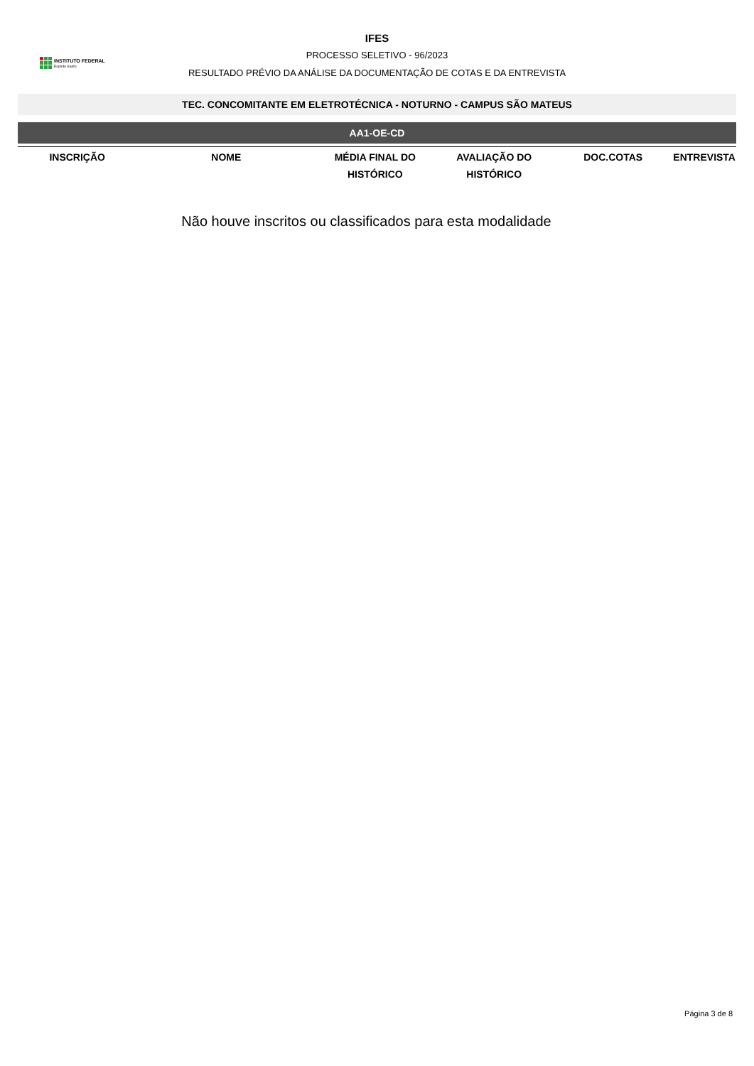INSTITUTO FEDERAL
Espírito Santo
IFES
PROCESSO SELETIVO - 96/2023
RESULTADO PRÉVIO DA ANÁLISE DA DOCUMENTAÇÃO DE COTAS E DA ENTREVISTA
TEC. CONCOMITANTE EM ELETROTÉCNICA - NOTURNO - CAMPUS SÃO MATEUS
AA1-OE-CD
| INSCRIÇÃO | NOME | MÉDIA FINAL DO HISTÓRICO | AVALIAÇÃO DO HISTÓRICO | DOC.COTAS | ENTREVISTA |
| --- | --- | --- | --- | --- | --- |
Não houve inscritos ou classificados para esta modalidade
Página 3 de 8